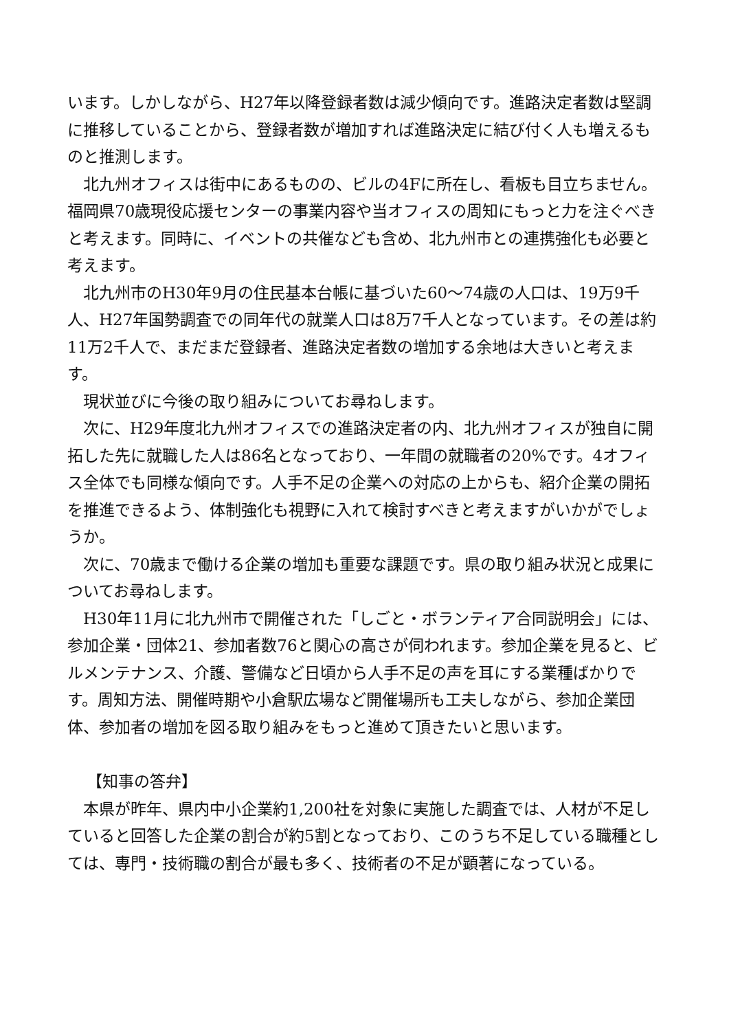います。しかしながら、H27年以降登録者数は減少傾向です。進路決定者数は堅調に推移していることから、登録者数が増加すれば進路決定に結び付く人も増えるものと推測します。
北九州オフィスは街中にあるものの、ビルの4Fに所在し、看板も目立ちません。福岡県70歳現役応援センターの事業内容や当オフィスの周知にもっと力を注ぐべきと考えます。同時に、イベントの共催なども含め、北九州市との連携強化も必要と考えます。
北九州市のH30年9月の住民基本台帳に基づいた60～74歳の人口は、19万9千人、H27年国勢調査での同年代の就業人口は8万7千人となっています。その差は約11万2千人で、まだまだ登録者、進路決定者数の増加する余地は大きいと考えます。
現状並びに今後の取り組みについてお尋ねします。
次に、H29年度北九州オフィスでの進路決定者の内、北九州オフィスが独自に開拓した先に就職した人は86名となっており、一年間の就職者の20%です。4オフィス全体でも同様な傾向です。人手不足の企業への対応の上からも、紹介企業の開拓を推進できるよう、体制強化も視野に入れて検討すべきと考えますがいかがでしょうか。
次に、70歳まで働ける企業の増加も重要な課題です。県の取り組み状況と成果についてお尋ねします。
H30年11月に北九州市で開催された「しごと・ボランティア合同説明会」には、参加企業・団体21、参加者数76と関心の高さが伺われます。参加企業を見ると、ビルメンテナンス、介護、警備など日頃から人手不足の声を耳にする業種ばかりです。周知方法、開催時期や小倉駅広場など開催場所も工夫しながら、参加企業団体、参加者の増加を図る取り組みをもっと進めて頂きたいと思います。
【知事の答弁】
本県が昨年、県内中小企業約1,200社を対象に実施した調査では、人材が不足していると回答した企業の割合が約5割となっており、このうち不足している職種としては、専門・技術職の割合が最も多く、技術者の不足が顕著になっている。